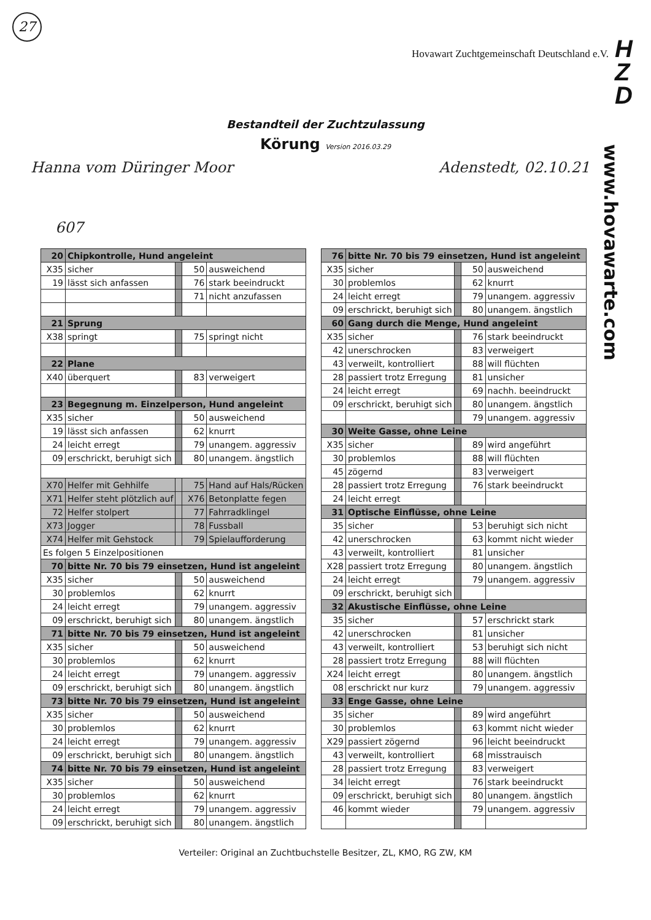27
Hovawart Zuchtgemeinschaft Deutschland e.V.
H
Z
D
Bestandteil der Zuchtzulassung
Körung Version 2016.03.29
Hanna vom Düringer Moor Adenstedt, 02.10.21
607
www.hovawarte.com
| 20 | Chipkontrolle, Hund angeleint | | | |
| X35 | sicher | | 50 | ausweichend |
| 19 | lässt sich anfassen | | 76 | stark beeindruckt |
| | | | 71 | nicht anzufassen |
| 21 | Sprung | | | |
| X38 | springt | | 75 | springt nicht |
| 22 | Plane | | | |
| X40 | überquert | | 83 | verweigert |
| 23 | Begegnung m. Einzelperson, Hund angeleint | | | |
| X35 | sicher | | 50 | ausweichend |
| 19 | lässt sich anfassen | | 62 | knurrt |
| 24 | leicht erregt | | 79 | unangem. aggressiv |
| 09 | erschrickt, beruhigt sich | | 80 | unangem. ängstlich |
| X70 | Helfer mit Gehhilfe | | 75 | Hand auf Hals/Rücken |
| X71 | Helfer steht plötzlich auf | | X76 | Betonplatte fegen |
| 72 | Helfer stolpert | | 77 | Fahrradklingel |
| X73 | Jogger | | 78 | Fussball |
| X74 | Helfer mit Gehstock | | 79 | Spielaufforderung |
| Es folgen 5 Einzelpositionen | | | | |
| 70 | bitte Nr. 70 bis 79 einsetzen, Hund ist angeleint | | | |
| X35 | sicher | | 50 | ausweichend |
| 30 | problemlos | | 62 | knurrt |
| 24 | leicht erregt | | 79 | unangem. aggressiv |
| 09 | erschrickt, beruhigt sich | | 80 | unangem. ängstlich |
| 71 | bitte Nr. 70 bis 79 einsetzen, Hund ist angeleint | | | |
| X35 | sicher | | 50 | ausweichend |
| 30 | problemlos | | 62 | knurrt |
| 24 | leicht erregt | | 79 | unangem. aggressiv |
| 09 | erschrickt, beruhigt sich | | 80 | unangem. ängstlich |
| 73 | bitte Nr. 70 bis 79 einsetzen, Hund ist angeleint | | | |
| X35 | sicher | | 50 | ausweichend |
| 30 | problemlos | | 62 | knurrt |
| 24 | leicht erregt | | 79 | unangem. aggressiv |
| 09 | erschrickt, beruhigt sich | | 80 | unangem. ängstlich |
| 74 | bitte Nr. 70 bis 79 einsetzen, Hund ist angeleint | | | |
| X35 | sicher | | 50 | ausweichend |
| 30 | problemlos | | 62 | knurrt |
| 24 | leicht erregt | | 79 | unangem. aggressiv |
| 09 | erschrickt, beruhigt sich | | 80 | unangem. ängstlich |
| 76 | bitte Nr. 70 bis 79 einsetzen, Hund ist angeleint | | | |
| X35 | sicher | | 50 | ausweichend |
| 30 | problemlos | | 62 | knurrt |
| 24 | leicht erregt | | 79 | unangem. aggressiv |
| 09 | erschrickt, beruhigt sich | | 80 | unangem. ängstlich |
| 60 | Gang durch die Menge, Hund angeleint | | | |
| X35 | sicher | | 76 | stark beeindruckt |
| 42 | unerschrocken | | 83 | verweigert |
| 43 | verweilt, kontrolliert | | 88 | will flüchten |
| 28 | passiert trotz Erregung | | 81 | unsicher |
| 24 | leicht erregt | | 69 | nachh. beeindruckt |
| 09 | erschrickt, beruhigt sich | | 80 | unangem. ängstlich |
| | | | 79 | unangem. aggressiv |
| 30 | Weite Gasse, ohne Leine | | | |
| X35 | sicher | | 89 | wird angeführt |
| 30 | problemlos | | 88 | will flüchten |
| 45 | zögernd | | 83 | verweigert |
| 28 | passiert trotz Erregung | | 76 | stark beeindruckt |
| 24 | leicht erregt | | | |
| 31 | Optische Einflüsse, ohne Leine | | | |
| 35 | sicher | | 53 | beruhigt sich nicht |
| 42 | unerschrocken | | 63 | kommt nicht wieder |
| 43 | verweilt, kontrolliert | | 81 | unsicher |
| X28 | passiert trotz Erregung | | 80 | unangem. ängstlich |
| 24 | leicht erregt | | 79 | unangem. aggressiv |
| 09 | erschrickt, beruhigt sich | | | |
| 32 | Akustische Einflüsse, ohne Leine | | | |
| 35 | sicher | | 57 | erschrickt stark |
| 42 | unerschrocken | | 81 | unsicher |
| 43 | verweilt, kontrolliert | | 53 | beruhigt sich nicht |
| 28 | passiert trotz Erregung | | 88 | will flüchten |
| X24 | leicht erregt | | 80 | unangem. ängstlich |
| 08 | erschrickt nur kurz | | 79 | unangem. aggressiv |
| 33 | Enge Gasse, ohne Leine | | | |
| 35 | sicher | | 89 | wird angeführt |
| 30 | problemlos | | 63 | kommt nicht wieder |
| X29 | passiert zögernd | | 96 | leicht beeindruckt |
| 43 | verweilt, kontrolliert | | 68 | misstrauisch |
| 28 | passiert trotz Erregung | | 83 | verweigert |
| 34 | leicht erregt | | 76 | stark beeindruckt |
| 09 | erschrickt, beruhigt sich | | 80 | unangem. ängstlich |
| 46 | kommt wieder | | 79 | unangem. aggressiv |
Verteiler: Original an Zuchtbuchstelle Besitzer, ZL, KMO, RG ZW, KM